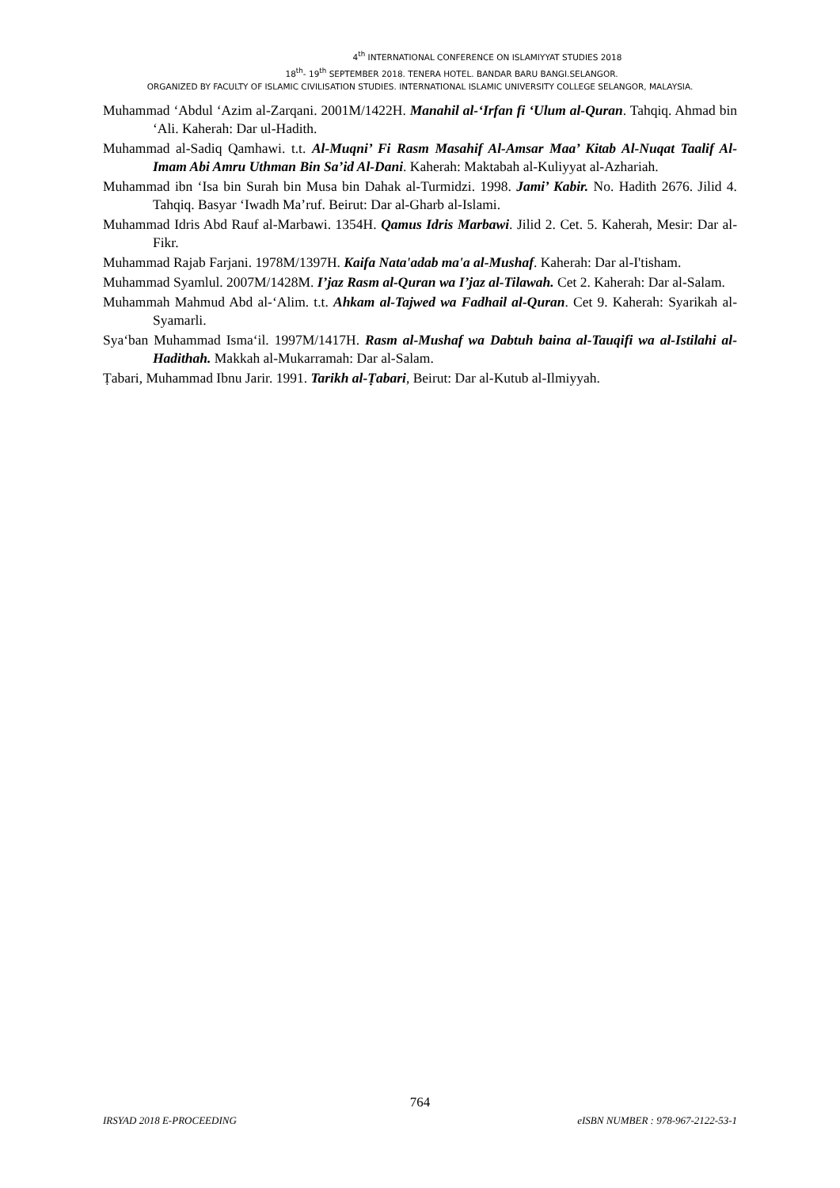4<sup>th</sup> INTERNATIONAL CONFERENCE ON ISLAMIYYAT STUDIES 2018
18<sup>th</sup>- 19<sup>th</sup> SEPTEMBER 2018. TENERA HOTEL. BANDAR BARU BANGI.SELANGOR.
ORGANIZED BY FACULTY OF ISLAMIC CIVILISATION STUDIES. INTERNATIONAL ISLAMIC UNIVERSITY COLLEGE SELANGOR, MALAYSIA.
Muhammad ‘Abdul ‘Azim al-Zarqani. 2001M/1422H. Manahil al-‘Irfan fi ‘Ulum al-Quran. Tahqiq. Ahmad bin ‘Ali. Kaherah: Dar ul-Hadith.
Muhammad al-Sadiq Qamhawi. t.t. Al-Muqni’ Fi Rasm Masahif Al-Amsar Maa’ Kitab Al-Nuqat Taalif Al-Imam Abi Amru Uthman Bin Sa’id Al-Dani. Kaherah: Maktabah al-Kuliyyat al-Azhariah.
Muhammad ibn ‘Isa bin Surah bin Musa bin Dahak al-Turmidzi. 1998. Jami’ Kabir. No. Hadith 2676. Jilid 4. Tahqiq. Basyar ‘Iwadh Ma’ruf. Beirut: Dar al-Gharb al-Islami.
Muhammad Idris Abd Rauf al-Marbawi. 1354H. Qamus Idris Marbawi. Jilid 2. Cet. 5. Kaherah, Mesir: Dar al-Fikr.
Muhammad Rajab Farjani. 1978M/1397H. Kaifa Nata'adab ma'a al-Mushaf. Kaherah: Dar al-I'tisham.
Muhammad Syamlul. 2007M/1428M. I’jaz Rasm al-Quran wa I’jaz al-Tilawah. Cet 2. Kaherah: Dar al-Salam.
Muhammah Mahmud Abd al-‘Alim. t.t. Ahkam al-Tajwed wa Fadhail al-Quran. Cet 9. Kaherah: Syarikah al-Syamarli.
Sya‘ban Muhammad Isma‘il. 1997M/1417H. Rasm al-Mushaf wa Dabtuh baina al-Tauqifi wa al-Istilahi al-Hadithah. Makkah al-Mukarramah: Dar al-Salam.
Ṭabari, Muhammad Ibnu Jarir. 1991. Tarikh al-Ṭabari, Beirut: Dar al-Kutub al-Ilmiyyah.
764
IRSYAD 2018 E-PROCEEDING eISBN NUMBER : 978-967-2122-53-1